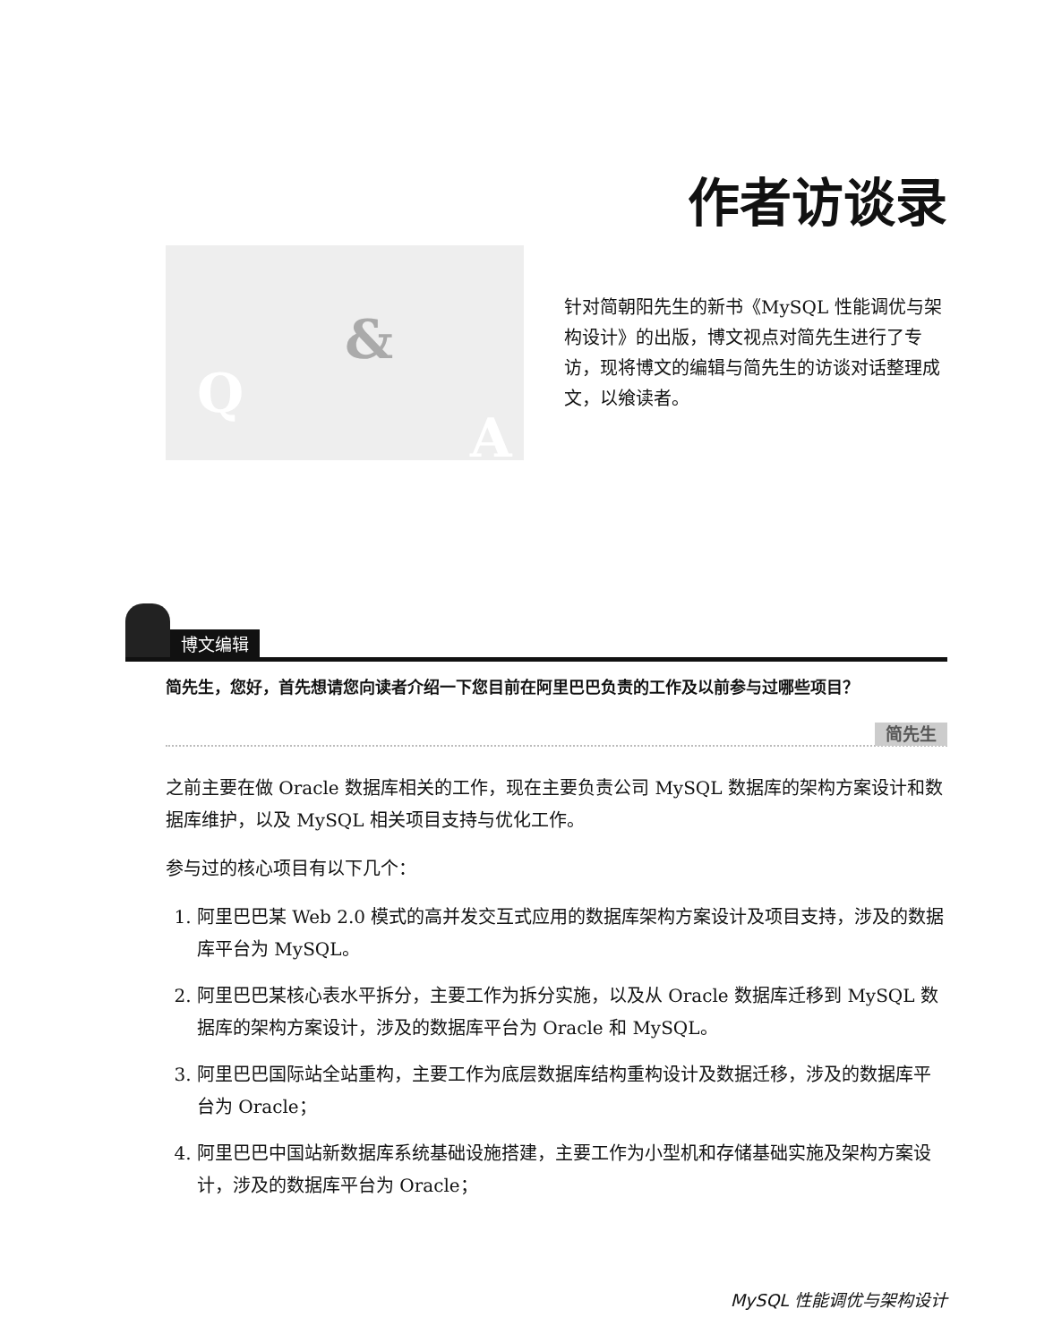作者访谈录
Q
&
A
针对简朝阳先生的新书《MySQL 性能调优与架构设计》的出版，博文视点对简先生进行了专访，现将博文的编辑与简先生的访谈对话整理成文，以飨读者。
博文编辑
简先生，您好，首先想请您向读者介绍一下您目前在阿里巴巴负责的工作及以前参与过哪些项目？
简先生
之前主要在做 Oracle 数据库相关的工作，现在主要负责公司 MySQL 数据库的架构方案设计和数据库维护，以及 MySQL 相关项目支持与优化工作。
参与过的核心项目有以下几个：
1. 阿里巴巴某 Web 2.0 模式的高并发交互式应用的数据库架构方案设计及项目支持，涉及的数据库平台为 MySQL。
2. 阿里巴巴某核心表水平拆分，主要工作为拆分实施，以及从 Oracle 数据库迁移到 MySQL 数据库的架构方案设计，涉及的数据库平台为 Oracle 和 MySQL。
3. 阿里巴巴国际站全站重构，主要工作为底层数据库结构重构设计及数据迁移，涉及的数据库平台为 Oracle；
4. 阿里巴巴中国站新数据库系统基础设施搭建，主要工作为小型机和存储基础实施及架构方案设计，涉及的数据库平台为 Oracle；
MySQL 性能调优与架构设计